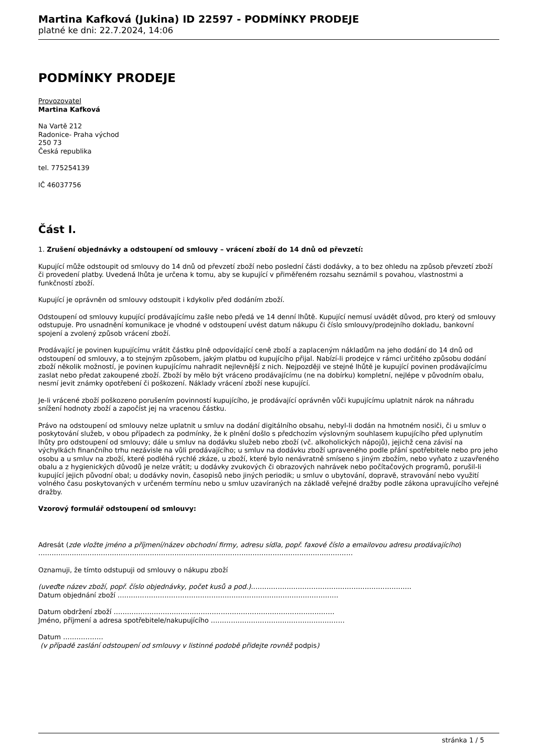Martina Kafková (Jukina) ID 22597 - PODMÍNKY PRODEJE
platné ke dni: 22.7.2024, 14:06
PODMÍNKY PRODEJE
Provozovatel
Martina Kafková
Na Vartě 212
Radonice- Praha východ
250 73
Česká republika
tel. 775254139
IČ 46037756
Část I.
1. Zrušení objednávky a odstoupení od smlouvy – vrácení zboží do 14 dnů od převzetí:
Kupující může odstoupit od smlouvy do 14 dnů od převzetí zboží nebo poslední části dodávky, a to bez ohledu na způsob převzetí zboží či provedení platby. Uvedená lhůta je určena k tomu, aby se kupující v přiměřeném rozsahu seznámil s povahou, vlastnostmi a funkčností zboží.
Kupující je oprávněn od smlouvy odstoupit i kdykoliv před dodáním zboží.
Odstoupení od smlouvy kupující prodávajícímu zašle nebo předá ve 14 denní lhůtě. Kupující nemusí uvádět důvod, pro který od smlouvy odstupuje. Pro usnadnění komunikace je vhodné v odstoupení uvést datum nákupu či číslo smlouvy/prodejního dokladu, bankovní spojení a zvolený způsob vrácení zboží.
Prodávající je povinen kupujícímu vrátit částku plně odpovídající ceně zboží a zaplaceným nákladům na jeho dodání do 14 dnů od odstoupení od smlouvy, a to stejným způsobem, jakým platbu od kupujícího přijal. Nabízí-li prodejce v rámci určitého způsobu dodání zboží několik možností, je povinen kupujícímu nahradit nejlevnější z nich. Nejpozději ve stejné lhůtě je kupující povinen prodávajícímu zaslat nebo předat zakoupené zboží. Zboží by mělo být vráceno prodávajícímu (ne na dobírku) kompletní, nejlépe v původním obalu, nesmí jevit známky opotřebení či poškození. Náklady vrácení zboží nese kupující.
Je-li vrácené zboží poškozeno porušením povinností kupujícího, je prodávající oprávněn vůči kupujícímu uplatnit nárok na náhradu snížení hodnoty zboží a započíst jej na vracenou částku.
Právo na odstoupení od smlouvy nelze uplatnit u smluv na dodání digitálního obsahu, nebyl-li dodán na hmotném nosiči, či u smluv o poskytování služeb, v obou případech za podmínky, že k plnění došlo s předchozím výslovným souhlasem kupujícího před uplynutím lhůty pro odstoupení od smlouvy; dále u smluv na dodávku služeb nebo zboží (vč. alkoholických nápojů), jejichž cena závisí na výchylkách finančního trhu nezávisle na vůli prodávajícího; u smluv na dodávku zboží upraveného podle přání spotřebitele nebo pro jeho osobu a u smluv na zboží, které podléhá rychlé zkáze, u zboží, které bylo nenávratně smíseno s jiným zbožím, nebo vyňato z uzavřeného obalu a z hygienických důvodů je nelze vrátit; u dodávky zvukových či obrazových nahrávek nebo počítačových programů, porušil-li kupující jejich původní obal; u dodávky novin, časopisů nebo jiných periodik; u smluv o ubytování, dopravě, stravování nebo využití volného času poskytovaných v určeném termínu nebo u smluv uzavíraných na základě veřejné dražby podle zákona upravujícího veřejné dražby.
Vzorový formulář odstoupení od smlouvy:
Adresát (zde vložte jméno a příjmení/název obchodní firmy, adresu sídla, popř. faxové číslo a emailovou adresu prodávajícího)
……………………………………………………………………………………………………………………………
Oznamuji, že tímto odstupuji od smlouvy o nákupu zboží
(uveďte název zboží, popř. číslo objednávky, počet kusů a pod.)………………………………………………………………
Datum objednání zboží ………………………………………………………………………………………
Datum obdržení zboží ………………………………………………………………………………………
Jméno, příjmení a adresa spotřebitele/nakupujícího ……………………………………………………
Datum ………………
(v případě zaslání odstoupení od smlouvy v listinné podobě přidejte rovněž podpis)
stránka 1 / 5